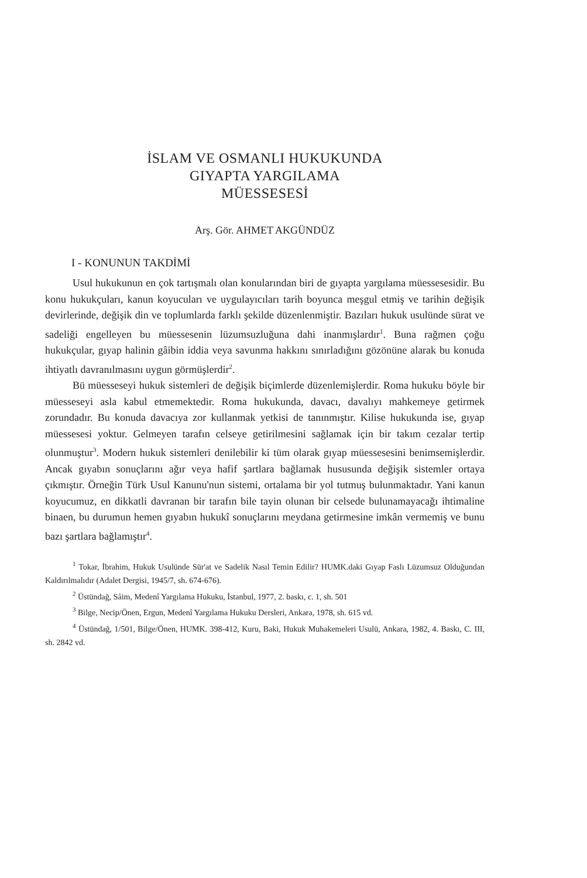İSLAM VE OSMANLI HUKUKUNDA
GIYAPTA YARGILAMA
MÜESSESESİ
Arş. Gör. AHMET AKGÜNDÜZ
I - KONUNUN TAKDİMİ
Usul hukukunun en çok tartışmalı olan konularından biri de gıyapta yargılama müessesesidir. Bu konu hukukçuları, kanun koyucuları ve uygulayıcıları tarih boyunca meşgul etmiş ve tarihin değişik devirlerinde, değişik din ve toplumlarda farklı şekilde düzenlenmiştir. Bazıları hukuk usulünde sürat ve sadeliği engelleyen bu müessesenin lüzumsuzluğuna dahi inanmışlardır<sup>1</sup>. Buna rağmen çoğu hukukçular, gıyap halinin gâibin iddia veya savunma hakkını sınırladığını gözönüne alarak bu konuda ihtiyatlı davranılmasını uygun görmüşlerdir<sup>2</sup>.
Bü müesseseyi hukuk sistemleri de değişik biçimlerde düzenlemişlerdir. Roma hukuku böyle bir müesseseyi asla kabul etmemektedir. Roma hukukunda, davacı, davalıyı mahkemeye getirmek zorundadır. Bu konuda davacıya zor kullanmak yetkisi de tanınmıştır. Kilise hukukunda ise, gıyap müessesesi yoktur. Gelmeyen tarafın celseye getirilmesini sağlamak için bir takım cezalar tertip olunmuştur<sup>3</sup>. Modern hukuk sistemleri denilebilir ki tüm olarak gıyap müessesesini benimsemişlerdir. Ancak gıyabın sonuçlarını ağır veya hafif şartlara bağlamak hususunda değişik sistemler ortaya çıkmıştır. Örneğin Türk Usul Kanunu'nun sistemi, ortalama bir yol tutmuş bulunmaktadır. Yani kanun koyucumuz, en dikkatli davranan bir tarafın bile tayin olunan bir celsede bulunamayacağı ihtimaline binaen, bu durumun hemen gıyabın hukukî sonuçlarını meydana getirmesine imkân vermemiş ve bunu bazı şartlara bağlamıştır<sup>4</sup>.
<sup>1</sup> Tokar, İbrahim, Hukuk Usulünde Sür'at ve Sadelik Nasıl Temin Edilir? HUMK.daki Gıyap Faslı Lüzumsuz Olduğundan Kaldırılmalıdır (Adalet Dergisi, 1945/7, sh. 674-676).
<sup>2</sup> Üstündağ, Sâim, Medenî Yargılama Hukuku, İstanbul, 1977, 2. baskı, c. 1, sh. 501
<sup>3</sup> Bilge, Necip/Önen, Ergun, Medenî Yargılama Hukuku Dersleri, Ankara, 1978, sh. 615 vd.
<sup>4</sup> Üstündağ, 1/501, Bilge/Önen, HUMK. 398-412, Kuru, Baki, Hukuk Muhakemeleri Usulü, Ankara, 1982, 4. Baskı, C. III, sh. 2842 vd.